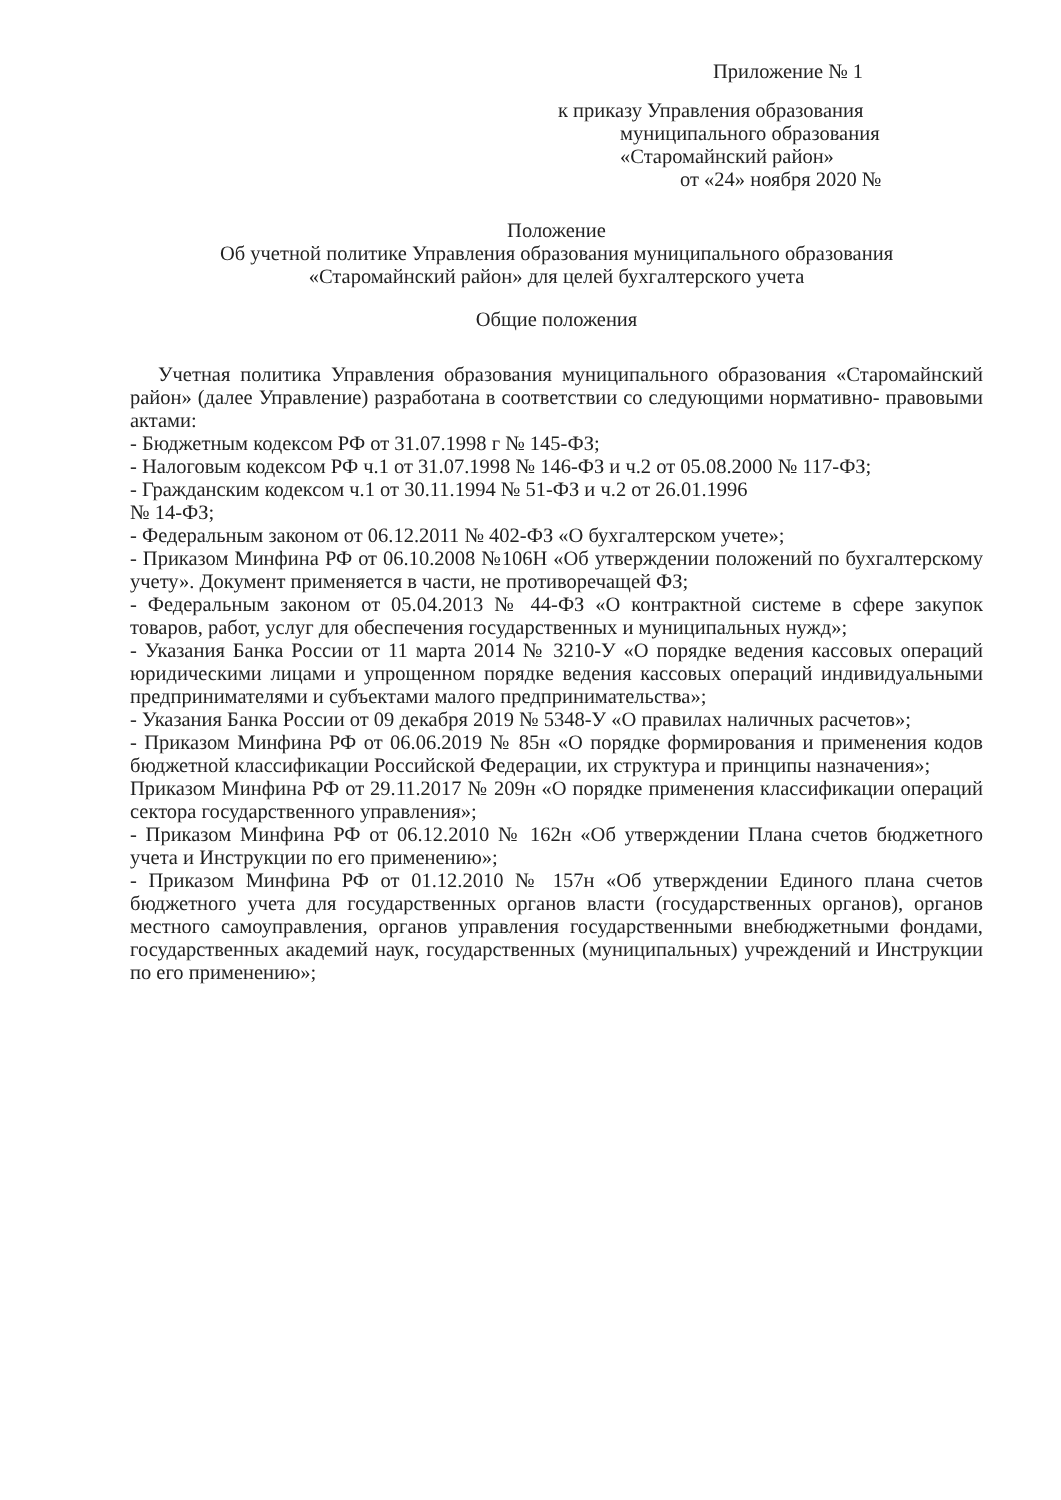Приложение № 1
к приказу Управления образования
муниципального образования
«Старомайнский район»
от «24» ноября 2020 №
Положение
Об учетной политике Управления образования муниципального образования
«Старомайнский район» для целей бухгалтерского учета
Общие положения
Учетная политика Управления образования муниципального образования «Старомайнский район» (далее Управление) разработана в соответствии со следующими нормативно- правовыми актами:
- Бюджетным кодексом РФ от 31.07.1998 г № 145-ФЗ;
- Налоговым кодексом РФ ч.1 от 31.07.1998 № 146-ФЗ и ч.2 от 05.08.2000 № 117-ФЗ;
- Гражданским кодексом ч.1 от 30.11.1994 № 51-ФЗ и ч.2 от 26.01.1996
№ 14-ФЗ;
- Федеральным законом от 06.12.2011 № 402-ФЗ «О бухгалтерском учете»;
- Приказом Минфина РФ от 06.10.2008 №106Н «Об утверждении положений по бухгалтерскому учету». Документ применяется в части, не противоречащей ФЗ;
- Федеральным законом от 05.04.2013 № 44-ФЗ «О контрактной системе в сфере закупок товаров, работ, услуг для обеспечения государственных и муниципальных нужд»;
- Указания Банка России от 11 марта 2014 № 3210-У «О порядке ведения кассовых операций юридическими лицами и упрощенном порядке ведения кассовых операций индивидуальными предпринимателями и субъектами малого предпринимательства»;
- Указания Банка России от 09 декабря 2019 № 5348-У «О правилах наличных расчетов»;
- Приказом Минфина РФ от 06.06.2019 № 85н «О порядке формирования и применения кодов бюджетной классификации Российской Федерации, их структура и принципы назначения»;
Приказом Минфина РФ от 29.11.2017 № 209н «О порядке применения классификации операций сектора государственного управления»;
- Приказом Минфина РФ от 06.12.2010 № 162н «Об утверждении Плана счетов бюджетного учета и Инструкции по его применению»;
- Приказом Минфина РФ от 01.12.2010 № 157н «Об утверждении Единого плана счетов бюджетного учета для государственных органов власти (государственных органов), органов местного самоуправления, органов управления государственными внебюджетными фондами, государственных академий наук, государственных (муниципальных) учреждений и Инструкции по его применению»;